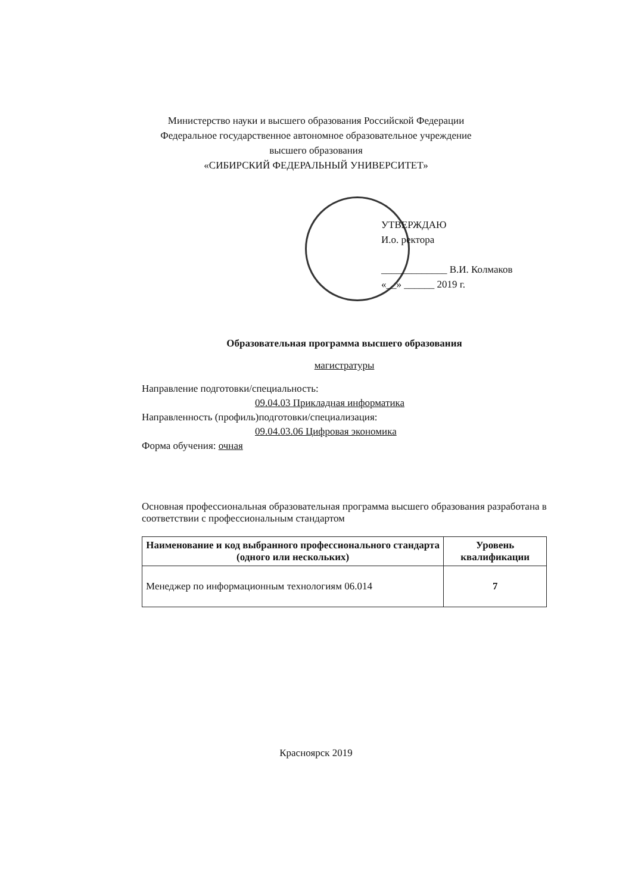Министерство науки и высшего образования Российской Федерации
Федеральное государственное автономное образовательное учреждение
высшего образования
«СИБИРСКИЙ ФЕДЕРАЛЬНЫЙ УНИВЕРСИТЕТ»
УТВЕРЖДАЮ
И.о. ректора
_____________ В.И. Колмаков
«__» ______ 2019 г.
Образовательная программа высшего образования
магистратуры
Направление подготовки/специальность:
09.04.03 Прикладная информатика
Направленность (профиль)подготовки/специализация:
09.04.03.06 Цифровая экономика
Форма обучения: очная
Основная профессиональная образовательная программа высшего образования разработана в соответствии с профессиональным стандартом
| Наименование и код выбранного профессионального стандарта (одного или нескольких) | Уровень квалификации |
| --- | --- |
| Менеджер по информационным технологиям 06.014 | 7 |
Красноярск 2019